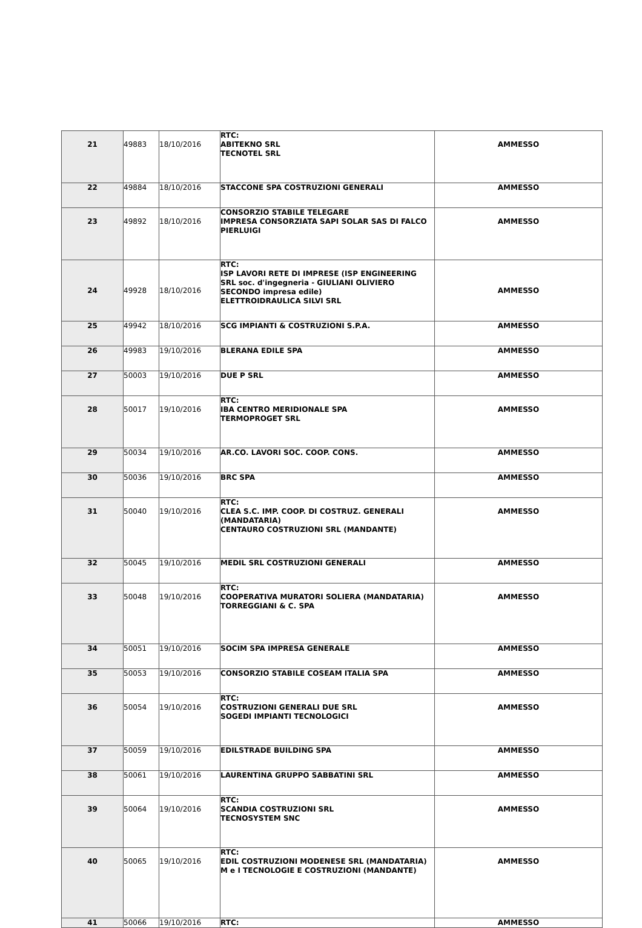| 21 | 49883 | 18/10/2016 | RTC: ABITEKNO SRL TECNOTEL SRL | AMMESSO |
| 22 | 49884 | 18/10/2016 | STACCONE SPA COSTRUZIONI GENERALI | AMMESSO |
| 23 | 49892 | 18/10/2016 | CONSORZIO STABILE TELEGARE IMPRESA CONSORZIATA SAPI SOLAR SAS DI FALCO PIERLUIGI | AMMESSO |
| 24 | 49928 | 18/10/2016 | RTC: ISP LAVORI RETE DI IMPRESE (ISP ENGINEERING SRL soc. d'ingegneria - GIULIANI OLIVIERO SECONDO impresa edile) ELETTROIDRAULICA SILVI SRL | AMMESSO |
| 25 | 49942 | 18/10/2016 | SCG IMPIANTI & COSTRUZIONI S.P.A. | AMMESSO |
| 26 | 49983 | 19/10/2016 | BLERANA EDILE SPA | AMMESSO |
| 27 | 50003 | 19/10/2016 | DUE P SRL | AMMESSO |
| 28 | 50017 | 19/10/2016 | RTC: IBA CENTRO MERIDIONALE SPA TERMOPROGET SRL | AMMESSO |
| 29 | 50034 | 19/10/2016 | AR.CO. LAVORI SOC. COOP. CONS. | AMMESSO |
| 30 | 50036 | 19/10/2016 | BRC SPA | AMMESSO |
| 31 | 50040 | 19/10/2016 | RTC: CLEA S.C. IMP. COOP. DI COSTRUZ. GENERALI (MANDATARIA) CENTAURO COSTRUZIONI SRL (MANDANTE) | AMMESSO |
| 32 | 50045 | 19/10/2016 | MEDIL SRL COSTRUZIONI GENERALI | AMMESSO |
| 33 | 50048 | 19/10/2016 | RTC: COOPERATIVA MURATORI SOLIERA (MANDATARIA) TORREGGIANI & C. SPA | AMMESSO |
| 34 | 50051 | 19/10/2016 | SOCIM SPA IMPRESA GENERALE | AMMESSO |
| 35 | 50053 | 19/10/2016 | CONSORZIO STABILE COSEAM ITALIA SPA | AMMESSO |
| 36 | 50054 | 19/10/2016 | RTC: COSTRUZIONI GENERALI DUE SRL SOGEDI IMPIANTI TECNOLOGICI | AMMESSO |
| 37 | 50059 | 19/10/2016 | EDILSTRADE BUILDING SPA | AMMESSO |
| 38 | 50061 | 19/10/2016 | LAURENTINA GRUPPO SABBATINI SRL | AMMESSO |
| 39 | 50064 | 19/10/2016 | RTC: SCANDIA COSTRUZIONI SRL TECNOSYSTEM SNC | AMMESSO |
| 40 | 50065 | 19/10/2016 | RTC: EDIL COSTRUZIONI MODENESE SRL (MANDATARIA) M e I TECNOLOGIE E COSTRUZIONI (MANDANTE) | AMMESSO |
| 41 | 50066 | 19/10/2016 | RTC: | AMMESSO |